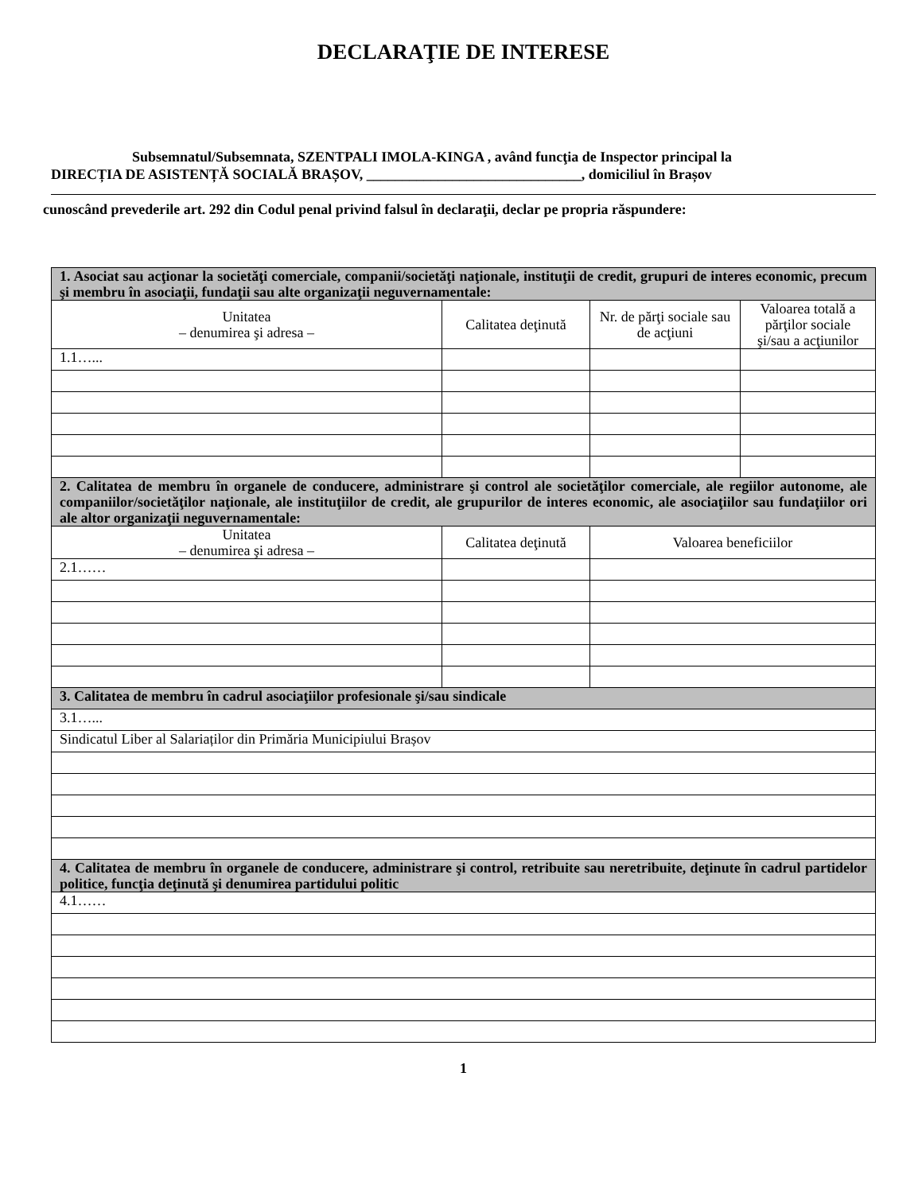DECLARAŢIE DE INTERESE
Subsemnatul/Subsemnata, SZENTPALI IMOLA-KINGA , având funcţia de Inspector principal la
DIRECȚIA DE ASISTENȚĂ SOCIALĂ BRAȘOV, ______________________________, domiciliul în Brașov
cunoscând prevederile art. 292 din Codul penal privind falsul în declaraţii, declar pe propria răspundere:
| 1. Asociat sau acţionar la societăţi comerciale, companii/societăţi naţionale, instituţii de credit, grupuri de interes economic, precum şi membru în asociaţii, fundaţii sau alte organizaţii neguvernamentale: | | | |
| Unitatea – denumirea şi adresa – | Calitatea deţinută | Nr. de părţi sociale sau de acţiuni | Valoarea totală a părţilor sociale şi/sau a acţiunilor |
| 1.1…... | | | |
| 2. Calitatea de membru în organele de conducere, administrare şi control ale societăţilor comerciale, ale regiilor autonome, ale companiilor/societăţilor naţionale, ale instituţiilor de credit, ale grupurilor de interes economic, ale asociaţiilor sau fundaţiilor ori ale altor organizaţii neguvernamentale: | | | |
| Unitatea – denumirea şi adresa – | Calitatea deţinută | Valoarea beneficiilor | |
| 2.1…… | | | |
| 3. Calitatea de membru în cadrul asociaţiilor profesionale şi/sau sindicale | | | |
| 3.1…... | | | |
| Sindicatul Liber al Salariaților din Primăria Municipiului Brașov | | | |
| 4. Calitatea de membru în organele de conducere, administrare şi control, retribuite sau neretribuite, deţinute în cadrul partidelor politice, funcţia deţinută şi denumirea partidului politic | | | |
| 4.1…… | | | |
1